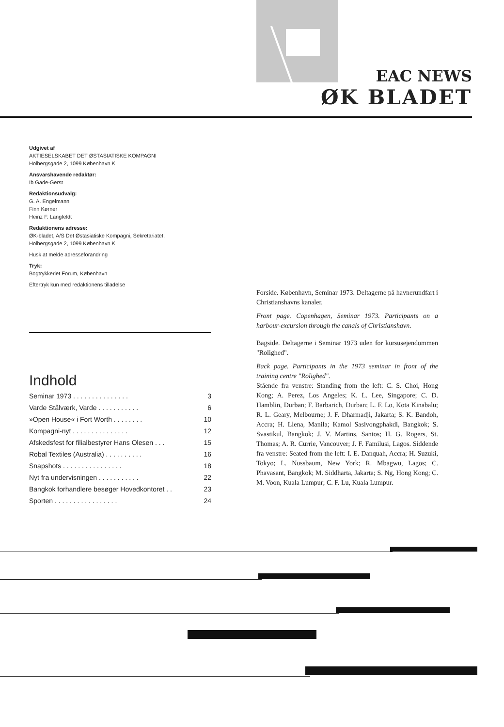EAC NEWS
ØK BLADET
Udgivet af
AKTIESELSKABET DET ØSTASIATISKE KOMPAGNI
Holbergsgade 2, 1099 København K
Ansvarshavende redaktør:
Ib Gade-Gerst
Redaktionsudvalg:
G. A. Engelmann
Finn Kørner
Heinz F. Langfeldt
Redaktionens adresse:
ØK-bladet, A/S Det Østasiatiske Kompagni, Sekretariatet,
Holbergsgade 2, 1099 København K
Husk at melde adresseforandring
Tryk:
Bogtrykkeriet Forum, København
Eftertryk kun med redaktionens tilladelse
Indhold
| Seminar 1973 . . . . . . . . . . . . . . . | 3 |
| Varde Stålværk, Varde . . . . . . . . . . . | 6 |
| »Open House« i Fort Worth . . . . . . . . | 10 |
| Kompagni-nyt . . . . . . . . . . . . . . . | 12 |
| Afskedsfest for filialbestyrer Hans Olesen . . . | 15 |
| Robal Textiles (Australia) . . . . . . . . . . | 16 |
| Snapshots . . . . . . . . . . . . . . . . | 18 |
| Nyt fra undervisningen . . . . . . . . . . . | 22 |
| Bangkok forhandlere besøger Hovedkontoret . . | 23 |
| Sporten . . . . . . . . . . . . . . . . . | 24 |
Forside. København, Seminar 1973. Deltagerne på havnerundfart i Christianshavns kanaler.
Front page. Copenhagen, Seminar 1973. Participants on a harbour-excursion through the canals of Christianshavn.
Bagside. Deltagerne i Seminar 1973 uden for kursusejendommen "Rolighed".
Back page. Participants in the 1973 seminar in front of the training centre "Rolighed".
Stående fra venstre: Standing from the left: C. S. Choi, Hong Kong; A. Perez, Los Angeles; K. L. Lee, Singapore; C. D. Hamblin, Durban; F. Barbarich, Durban; L. F. Lo, Kota Kinabalu; R. L. Geary, Melbourne; J. F. Dharmadji, Jakarta; S. K. Bandoh, Accra; H. Llena, Manila; Kamol Sasivongphakdi, Bangkok; S. Svastikul, Bangkok; J. V. Martins, Santos; H. G. Rogers, St. Thomas; A. R. Currie, Vancouver; J. F. Familusi, Lagos. Siddende fra venstre: Seated from the left: I. E. Danquah, Accra; H. Suzuki, Tokyo; L. Nussbaum, New York; R. Mbagwu, Lagos; C. Phavasant, Bangkok; M. Siddharta, Jakarta; S. Ng, Hong Kong; C. M. Voon, Kuala Lumpur; C. F. Lu, Kuala Lumpur.